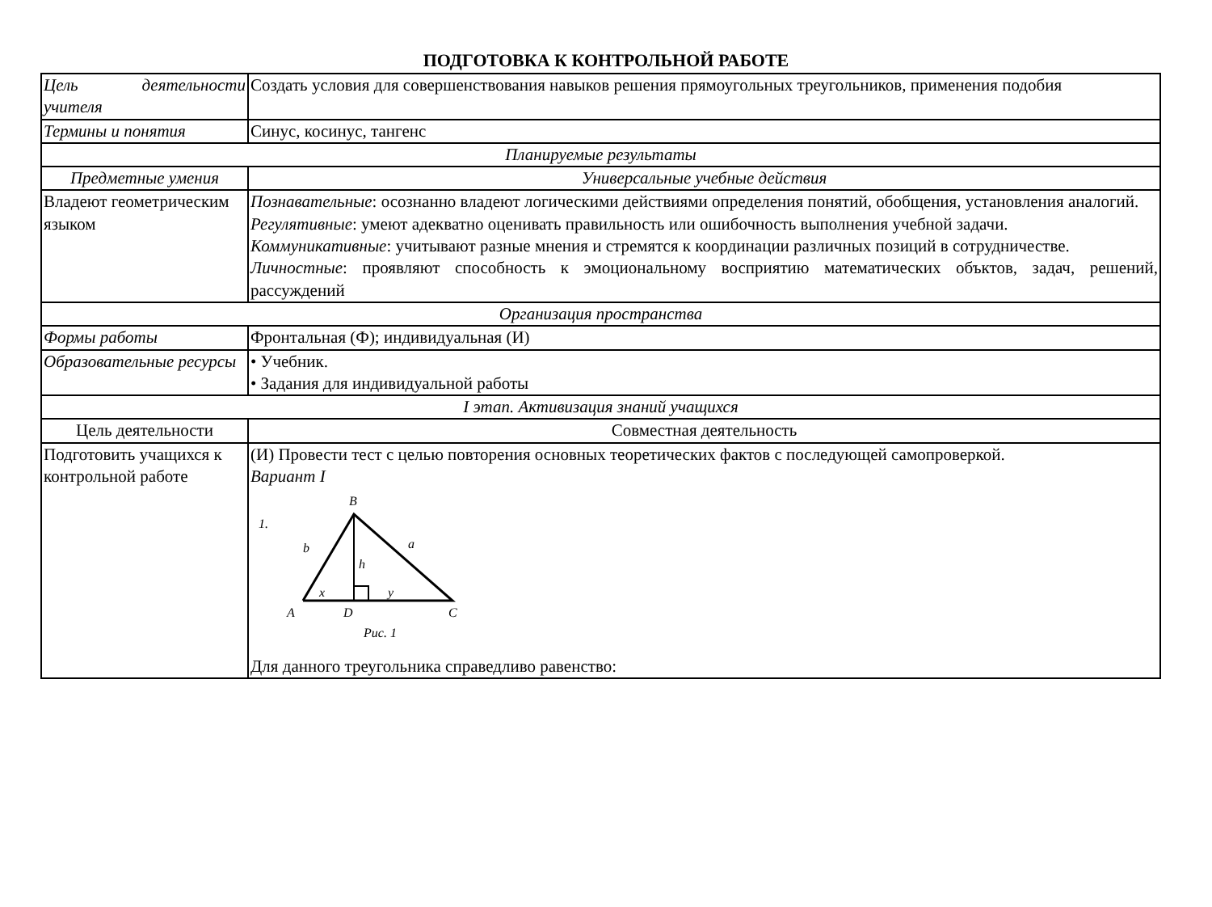ПОДГОТОВКА К КОНТРОЛЬНОЙ РАБОТЕ
| Цель деятельности учителя | Создать условия для совершенствования навыков решения прямоугольных треугольников, применения подобия |
| Термины и понятия | Синус, косинус, тангенс |
| Планируемые результаты | |
| Предметные умения | Универсальные учебные действия |
| Владеют геометрическим языком | Познавательные : осознанно владеют логическими действиями определения понятий, обобщения, установления аналогий. Регулятивные : умеют адекватно оценивать правильность или ошибочность выполнения учебной задачи. Коммуникативные : учитывают разные мнения и стремятся к координации различных позиций в сотрудничестве. Личностные : проявляют способность к эмоциональному восприятию математических объктов, задач, решений, рассуждений |
| Организация пространства | |
| Формы работы | Фронтальная (Ф); индивидуальная (И) |
| Образовательные ресурсы | • Учебник. • Задания для индивидуальной работы |
| I этап. Активизация знаний учащихся | |
| Цель деятельности | Совместная деятельность |
| Подготовить учащихся к контрольной работе | (И) Провести тест с целью повторения основных теоретических фактов с последующей самопроверкой. Вариант I 1. B b a h x y A D C Рис. 1 Для данного треугольника справедливо равенство: |